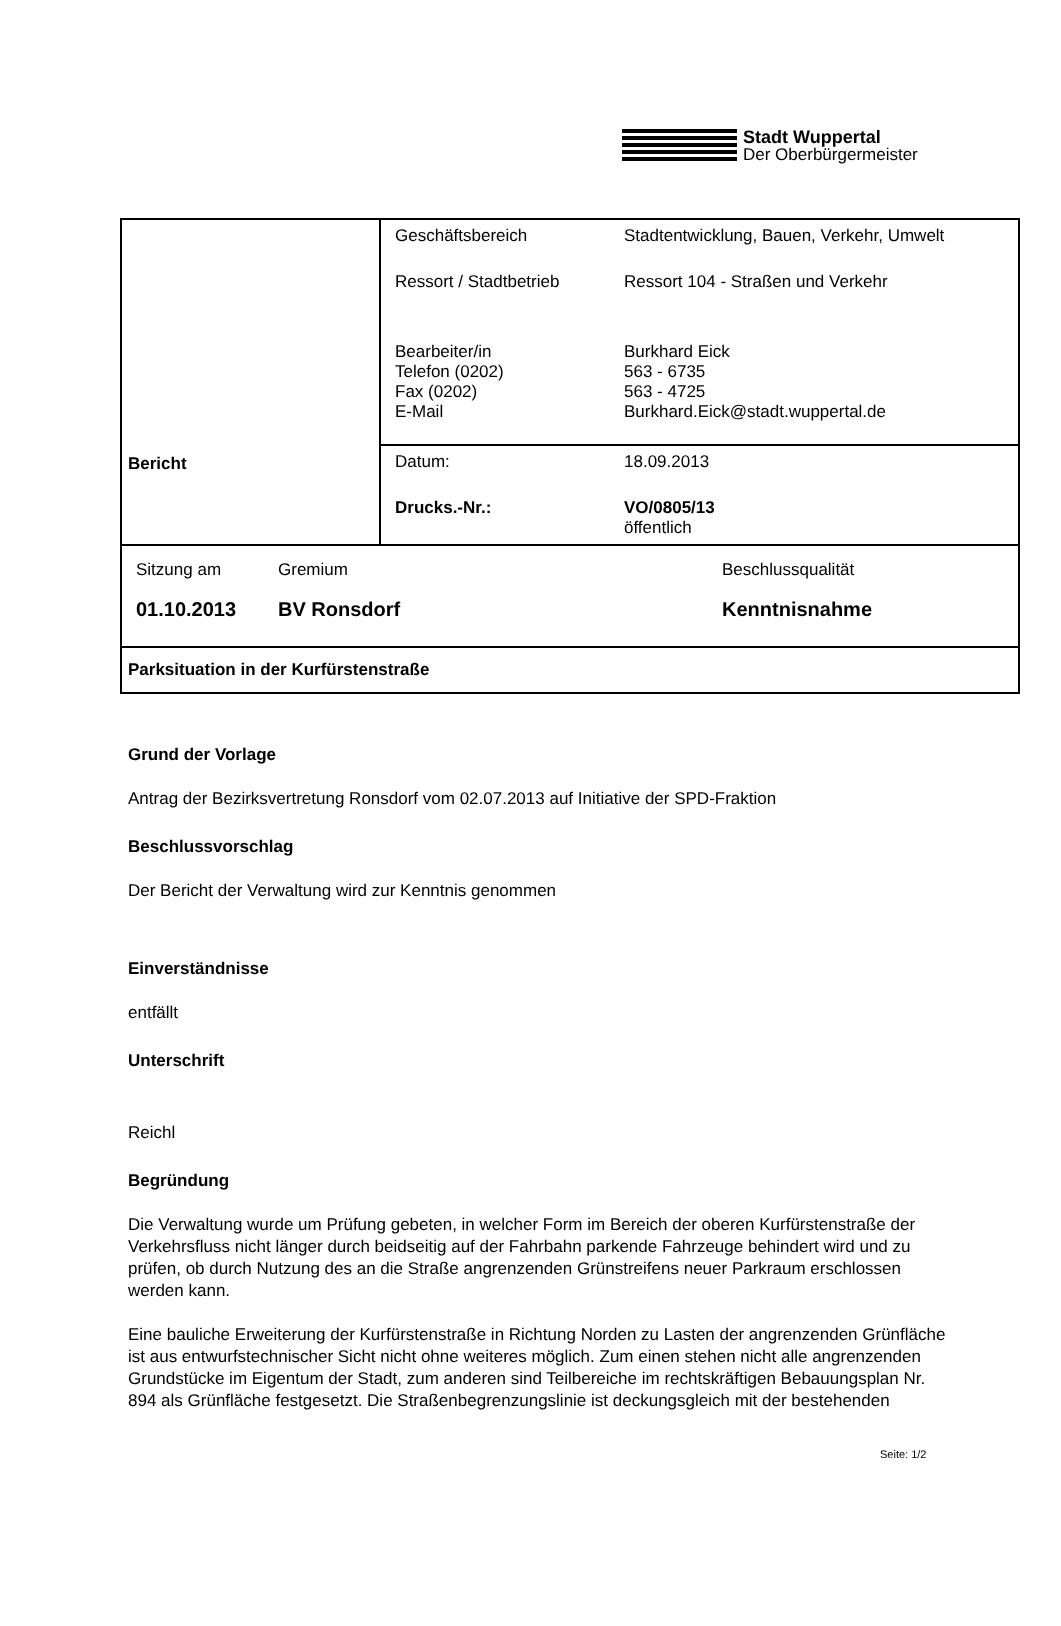Stadt Wuppertal
Der Oberbürgermeister
| Bericht | / Geschäftsbereich / Stadtentwicklung, Bauen, Verkehr, Umwelt / / Ressort / Stadtbetrieb / Ressort 104 - Straßen und Verkehr / / Bearbeiter/in Telefon (0202) Fax (0202) E-Mail / Burkhard Eick 563 - 6735 563 - 4725 Burkhard.Eick@stadt.wuppertal.de / |
| | / Datum: / 18.09.2013 / / Drucks.-Nr.: / VO/0805/13 öffentlich / |
| / Sitzung am / Gremium / Beschlussqualität / / 01.10.2013 / BV Ronsdorf / Kenntnisnahme / | |
| Parksituation in der Kurfürstenstraße | |
Grund der Vorlage
Antrag der Bezirksvertretung Ronsdorf vom 02.07.2013 auf Initiative der SPD-Fraktion
Beschlussvorschlag
Der Bericht der Verwaltung wird zur Kenntnis genommen
Einverständnisse
entfällt
Unterschrift
Reichl
Begründung
Die Verwaltung wurde um Prüfung gebeten, in welcher Form im Bereich der oberen Kurfürstenstraße der Verkehrsfluss nicht länger durch beidseitig auf der Fahrbahn parkende Fahrzeuge behindert wird und zu prüfen, ob durch Nutzung des an die Straße angrenzenden Grünstreifens neuer Parkraum erschlossen werden kann.
Eine bauliche Erweiterung der Kurfürstenstraße in Richtung Norden zu Lasten der angrenzenden Grünfläche ist aus entwurfstechnischer Sicht nicht ohne weiteres möglich. Zum einen stehen nicht alle angrenzenden Grundstücke im Eigentum der Stadt, zum anderen sind Teilbereiche im rechtskräftigen Bebauungsplan Nr. 894 als Grünfläche festgesetzt. Die Straßenbegrenzungslinie ist deckungsgleich mit der bestehenden
Seite: 1/2